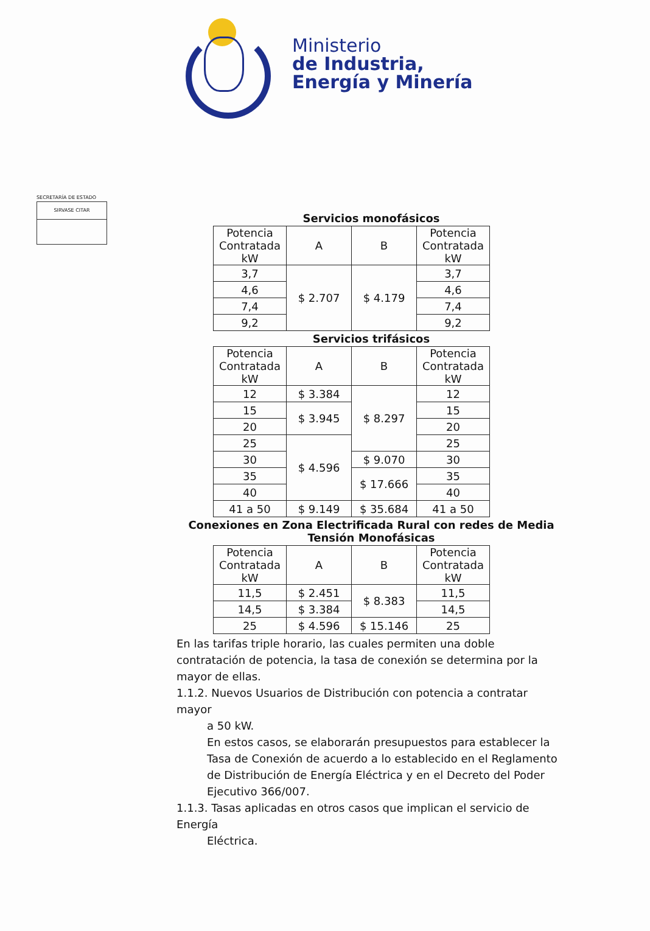Ministerio
de Industria,
Energía y Minería
SECRETARÍA DE ESTADO
SIRVASE CITAR
Servicios monofásicos
| Potencia Contratada kW | A | B | Potencia Contratada kW |
| 3,7 | $ 2.707 | $ 4.179 | 3,7 |
| 4,6 | | | 4,6 |
| 7,4 | | | 7,4 |
| 9,2 | | | 9,2 |
Servicios trifásicos
| Potencia Contratada kW | A | B | Potencia Contratada kW |
| 12 | $ 3.384 | $ 8.297 | 12 |
| 15 | $ 3.945 | | 15 |
| 20 | | | 20 |
| 25 | $ 4.596 | | 25 |
| 30 | | $ 9.070 | 30 |
| 35 | | $ 17.666 | 35 |
| 40 | | | 40 |
| 41 a 50 | $ 9.149 | $ 35.684 | 41 a 50 |
Conexiones en Zona Electrificada Rural con redes de Media Tensión Monofásicas
| Potencia Contratada kW | A | B | Potencia Contratada kW |
| 11,5 | $ 2.451 | $ 8.383 | 11,5 |
| 14,5 | $ 3.384 | | 14,5 |
| 25 | $ 4.596 | $ 15.146 | 25 |
En las tarifas triple horario, las cuales permiten una doble contratación de potencia, la tasa de conexión se determina por la mayor de ellas.
1.1.2. Nuevos Usuarios de Distribución con potencia a contratar mayor
a 50 kW.
En estos casos, se elaborarán presupuestos para establecer la Tasa de Conexión de acuerdo a lo establecido en el Reglamento de Distribución de Energía Eléctrica y en el Decreto del Poder Ejecutivo 366/007.
1.1.3. Tasas aplicadas en otros casos que implican el servicio de Energía
Eléctrica.